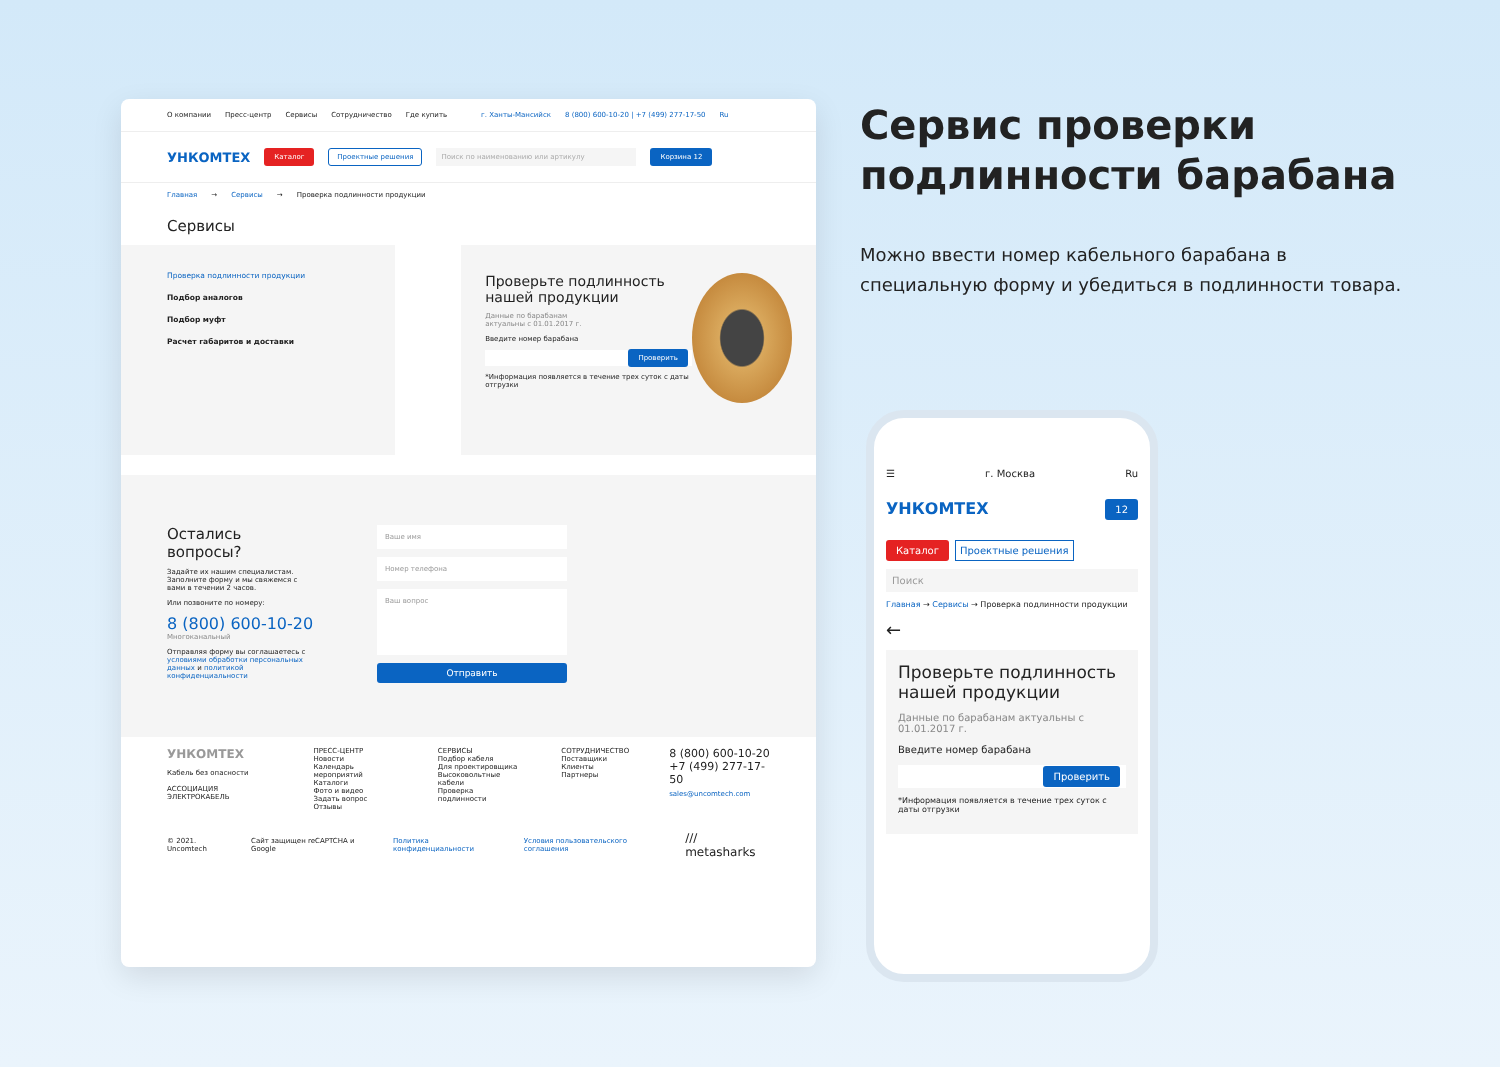О компании Пресс-центр Сервисы Сотрудничество Где купить г. Ханты-Мансийск 8 (800) 600-10-20 | +7 (499) 277-17-50 Ru
УНКОМТЕХ Каталог Проектные решения Поиск по наименованию или артикулу Корзина 12
Главная → Сервисы → Проверка подлинности продукции
Сервисы
Проверка подлинности продукции
Подбор аналогов
Подбор муфт
Расчет габаритов и доставки
Проверьте подлинность
нашей продукции
Данные по барабанам
актуальны с 01.01.2017 г.
Введите номер барабана
Проверить
*Информация появляется в течение трех суток с даты отгрузки
Остались вопросы?
Задайте их нашим специалистам. Заполните форму и мы свяжемся с вами в течении 2 часов.
Или позвоните по номеру:
8 (800) 600-10-20
Многоканальный
Отправляя форму вы соглашаетесь с условиями обработки персональных данных и политикой конфиденциальности
Ваше имя
Номер телефона
Ваш вопрос
Отправить
УНКОМТЕХ
Кабель без опасности
АССОЦИАЦИЯ ЭЛЕКТРОКАБЕЛЬ
ПРЕСС-ЦЕНТР
Новости
Календарь мероприятий
Каталоги
Фото и видео
Задать вопрос
Отзывы
СЕРВИСЫ
Подбор кабеля
Для проектировщика
Высоковольтные кабели
Проверка подлинности
СОТРУДНИЧЕСТВО
Поставщики
Клиенты
Партнеры
8 (800) 600-10-20
+7 (499) 277-17-50
sales@uncomtech.com
© 2021. Uncomtech Сайт защищен reCAPTCHA и Google Политика конфиденциальности Условия пользовательского соглашения /// metasharks
Сервис проверки подлинности барабана
Можно ввести номер кабельного барабана в специальную форму и убедиться в подлинности товара.
☰ г. Москва Ru
УНКОМТЕХ 12
Каталог Проектные решения
Поиск
Главная → Сервисы → Проверка подлинности продукции
←
Проверьте подлинность нашей продукции
Данные по барабанам актуальны с 01.01.2017 г.
Введите номер барабана
Проверить
*Информация появляется в течение трех суток с даты отгрузки